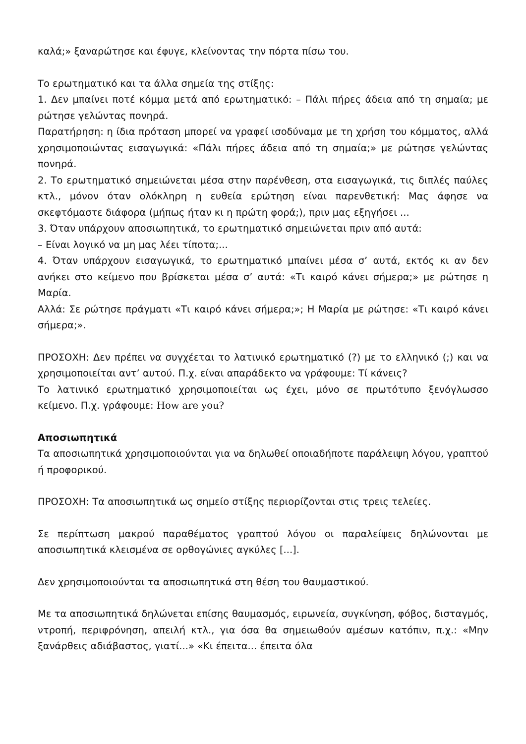καλά;» ξαναρώτησε και έφυγε, κλείνοντας την πόρτα πίσω του.
Το ερωτηματικό και τα άλλα σημεία της στίξης:
1. Δεν μπαίνει ποτέ κόμμα μετά από ερωτηματικό: – Πάλι πήρες άδεια από τη σημαία; με ρώτησε γελώντας πονηρά.
Παρατήρηση: η ίδια πρόταση μπορεί να γραφεί ισοδύναμα με τη χρήση του κόμματος, αλλά χρησιμοποιώντας εισαγωγικά: «Πάλι πήρες άδεια από τη σημαία;» με ρώτησε γελώντας πονηρά.
2. Το ερωτηματικό σημειώνεται μέσα στην παρένθεση, στα εισαγωγικά, τις διπλές παύλες κτλ., μόνον όταν ολόκληρη η ευθεία ερώτηση είναι παρενθετική: Μας άφησε να σκεφτόμαστε διάφορα (μήπως ήταν κι η πρώτη φορά;), πριν μας εξηγήσει ...
3. Όταν υπάρχουν αποσιωπητικά, το ερωτηματικό σημειώνεται πριν από αυτά:
– Είναι λογικό να μη μας λέει τίποτα;...
4. Όταν υπάρχουν εισαγωγικά, το ερωτηματικό μπαίνει μέσα σ’ αυτά, εκτός κι αν δεν ανήκει στο κείμενο που βρίσκεται μέσα σ’ αυτά: «Τι καιρό κάνει σήμερα;» με ρώτησε η Μαρία.
Αλλά: Σε ρώτησε πράγματι «Τι καιρό κάνει σήμερα;»; Η Μαρία με ρώτησε: «Τι καιρό κάνει σήμερα;».
ΠΡΟΣΟΧΗ: Δεν πρέπει να συγχέεται το λατινικό ερωτηματικό (?) με το ελληνικό (;) και να χρησιμοποιείται αντ’ αυτού. Π.χ. είναι απαράδεκτο να γράφουμε: Τί κάνεις?
Το λατινικό ερωτηματικό χρησιμοποιείται ως έχει, μόνο σε πρωτότυπο ξενόγλωσσο κείμενο. Π.χ. γράφουμε: How are you?
Αποσιωπητικά
Τα αποσιωπητικά χρησιμοποιούνται για να δηλωθεί οποιαδήποτε παράλειψη λόγου, γραπτού ή προφορικού.
ΠΡΟΣΟΧΗ: Τα αποσιωπητικά ως σημείο στίξης περιορίζονται στις τρεις τελείες.
Σε περίπτωση μακρού παραθέματος γραπτού λόγου οι παραλείψεις δηλώνονται με αποσιωπητικά κλεισμένα σε ορθογώνιες αγκύλες [...].
Δεν χρησιμοποιούνται τα αποσιωπητικά στη θέση του θαυμαστικού.
Με τα αποσιωπητικά δηλώνεται επίσης θαυμασμός, ειρωνεία, συγκίνηση, φόβος, δισταγμός, ντροπή, περιφρόνηση, απειλή κτλ., για όσα θα σημειωθούν αμέσων κατόπιν, π.χ.: «Μην ξανάρθεις αδιάβαστος, γιατί...» «Κι έπειτα... έπειτα όλα